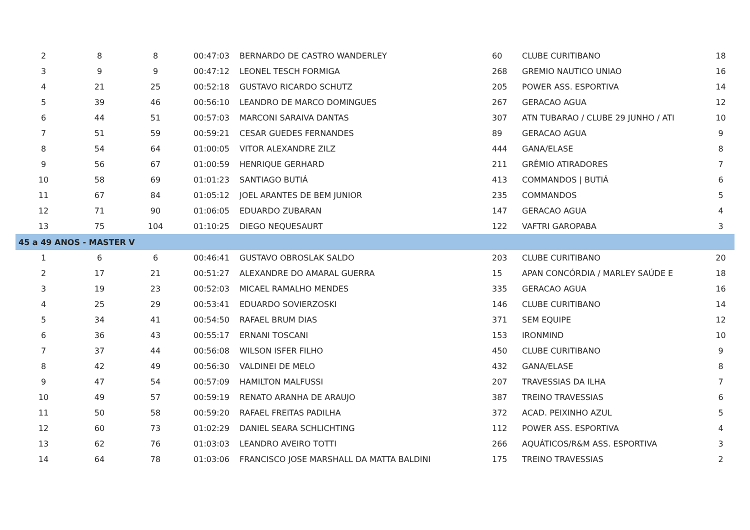| 2 | 8 | 8 | 00:47:03 | BERNARDO DE CASTRO WANDERLEY | 60 | CLUBE CURITIBANO | 18 |
| 3 | 9 | 9 | 00:47:12 | LEONEL TESCH FORMIGA | 268 | GREMIO NAUTICO UNIAO | 16 |
| 4 | 21 | 25 | 00:52:18 | GUSTAVO RICARDO SCHUTZ | 205 | POWER ASS. ESPORTIVA | 14 |
| 5 | 39 | 46 | 00:56:10 | LEANDRO DE MARCO DOMINGUES | 267 | GERACAO AGUA | 12 |
| 6 | 44 | 51 | 00:57:03 | MARCONI SARAIVA DANTAS | 307 | ATN TUBARAO / CLUBE 29 JUNHO / ATI | 10 |
| 7 | 51 | 59 | 00:59:21 | CESAR GUEDES FERNANDES | 89 | GERACAO AGUA | 9 |
| 8 | 54 | 64 | 01:00:05 | VITOR ALEXANDRE ZILZ | 444 | GANA/ELASE | 8 |
| 9 | 56 | 67 | 01:00:59 | HENRIQUE GERHARD | 211 | GRÊMIO ATIRADORES | 7 |
| 10 | 58 | 69 | 01:01:23 | SANTIAGO BUTIÁ | 413 | COMMANDOS / BUTIÁ | 6 |
| 11 | 67 | 84 | 01:05:12 | JOEL ARANTES DE BEM JUNIOR | 235 | COMMANDOS | 5 |
| 12 | 71 | 90 | 01:06:05 | EDUARDO ZUBARAN | 147 | GERACAO AGUA | 4 |
| 13 | 75 | 104 | 01:10:25 | DIEGO NEQUESAURT | 122 | VAFTRI GAROPABA | 3 |
| 45 a 49 ANOS - MASTER V | | | | | | | |
| 1 | 6 | 6 | 00:46:41 | GUSTAVO OBROSLAK SALDO | 203 | CLUBE CURITIBANO | 20 |
| 2 | 17 | 21 | 00:51:27 | ALEXANDRE DO AMARAL GUERRA | 15 | APAN CONCÓRDIA / MARLEY SAÚDE E | 18 |
| 3 | 19 | 23 | 00:52:03 | MICAEL RAMALHO MENDES | 335 | GERACAO AGUA | 16 |
| 4 | 25 | 29 | 00:53:41 | EDUARDO SOVIERZOSKI | 146 | CLUBE CURITIBANO | 14 |
| 5 | 34 | 41 | 00:54:50 | RAFAEL BRUM DIAS | 371 | SEM EQUIPE | 12 |
| 6 | 36 | 43 | 00:55:17 | ERNANI TOSCANI | 153 | IRONMIND | 10 |
| 7 | 37 | 44 | 00:56:08 | WILSON ISFER FILHO | 450 | CLUBE CURITIBANO | 9 |
| 8 | 42 | 49 | 00:56:30 | VALDINEI DE MELO | 432 | GANA/ELASE | 8 |
| 9 | 47 | 54 | 00:57:09 | HAMILTON MALFUSSI | 207 | TRAVESSIAS DA ILHA | 7 |
| 10 | 49 | 57 | 00:59:19 | RENATO ARANHA DE ARAUJO | 387 | TREINO TRAVESSIAS | 6 |
| 11 | 50 | 58 | 00:59:20 | RAFAEL FREITAS PADILHA | 372 | ACAD. PEIXINHO AZUL | 5 |
| 12 | 60 | 73 | 01:02:29 | DANIEL SEARA SCHLICHTING | 112 | POWER ASS. ESPORTIVA | 4 |
| 13 | 62 | 76 | 01:03:03 | LEANDRO AVEIRO TOTTI | 266 | AQUÁTICOS/R&M ASS. ESPORTIVA | 3 |
| 14 | 64 | 78 | 01:03:06 | FRANCISCO JOSE MARSHALL DA MATTA BALDINI | 175 | TREINO TRAVESSIAS | 2 |